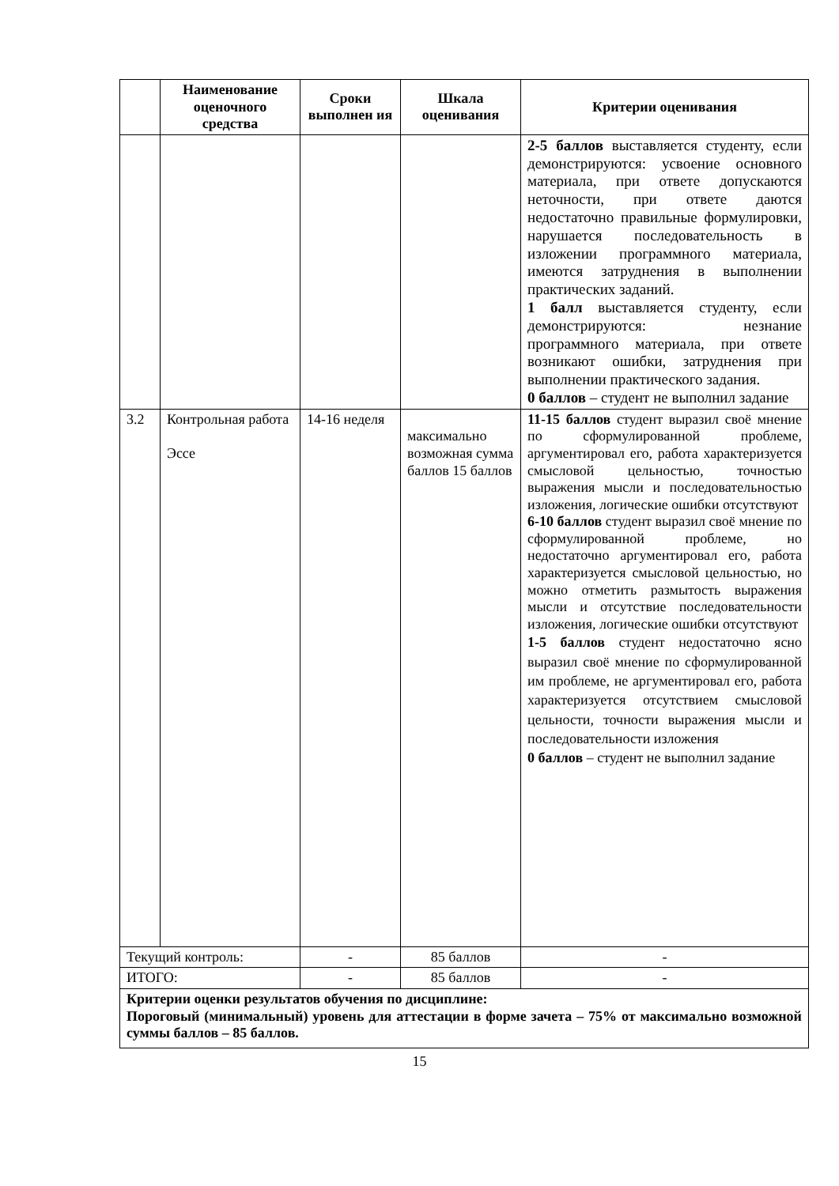| | Наименование оценочного средства | Сроки выполнен ия | Шкала оценивания | Критерии оценивания |
| --- | --- | --- | --- | --- |
| | | | | 2-5 баллов выставляется студенту, если демонстрируются: усвоение основного материала, при ответе допускаются неточности, при ответе даются недостаточно правильные формулировки, нарушается последовательность в изложении программного материала, имеются затруднения в выполнении практических заданий. 1 балл выставляется студенту, если демонстрируются: незнание программного материала, при ответе возникают ошибки, затруднения при выполнении практического задания. 0 баллов – студент не выполнил задание |
| 3.2 | Контрольная работа Эссе | 14-16 неделя | максимально возможная сумма баллов 15 баллов | 11-15 баллов студент выразил своё мнение по сформулированной проблеме, аргументировал его, работа характеризуется смысловой цельностью, точностью выражения мысли и последовательностью изложения, логические ошибки отсутствуют 6-10 баллов студент выразил своё мнение по сформулированной проблеме, но недостаточно аргументировал его, работа характеризуется смысловой цельностью, но можно отметить размытость выражения мысли и отсутствие последовательности изложения, логические ошибки отсутствуют 1-5 баллов студент недостаточно ясно выразил своё мнение по сформулированной им проблеме, не аргументировал его, работа характеризуется отсутствием смысловой цельности, точности выражения мысли и последовательности изложения 0 баллов – студент не выполнил задание |
| Текущий контроль: | | - | 85 баллов | - |
| ИТОГО: | | - | 85 баллов | - |
| Критерии оценки результатов обучения по дисциплине: Пороговый (минимальный) уровень для аттестации в форме зачета – 75% от максимально возможной суммы баллов – 85 баллов. | | | | |
15